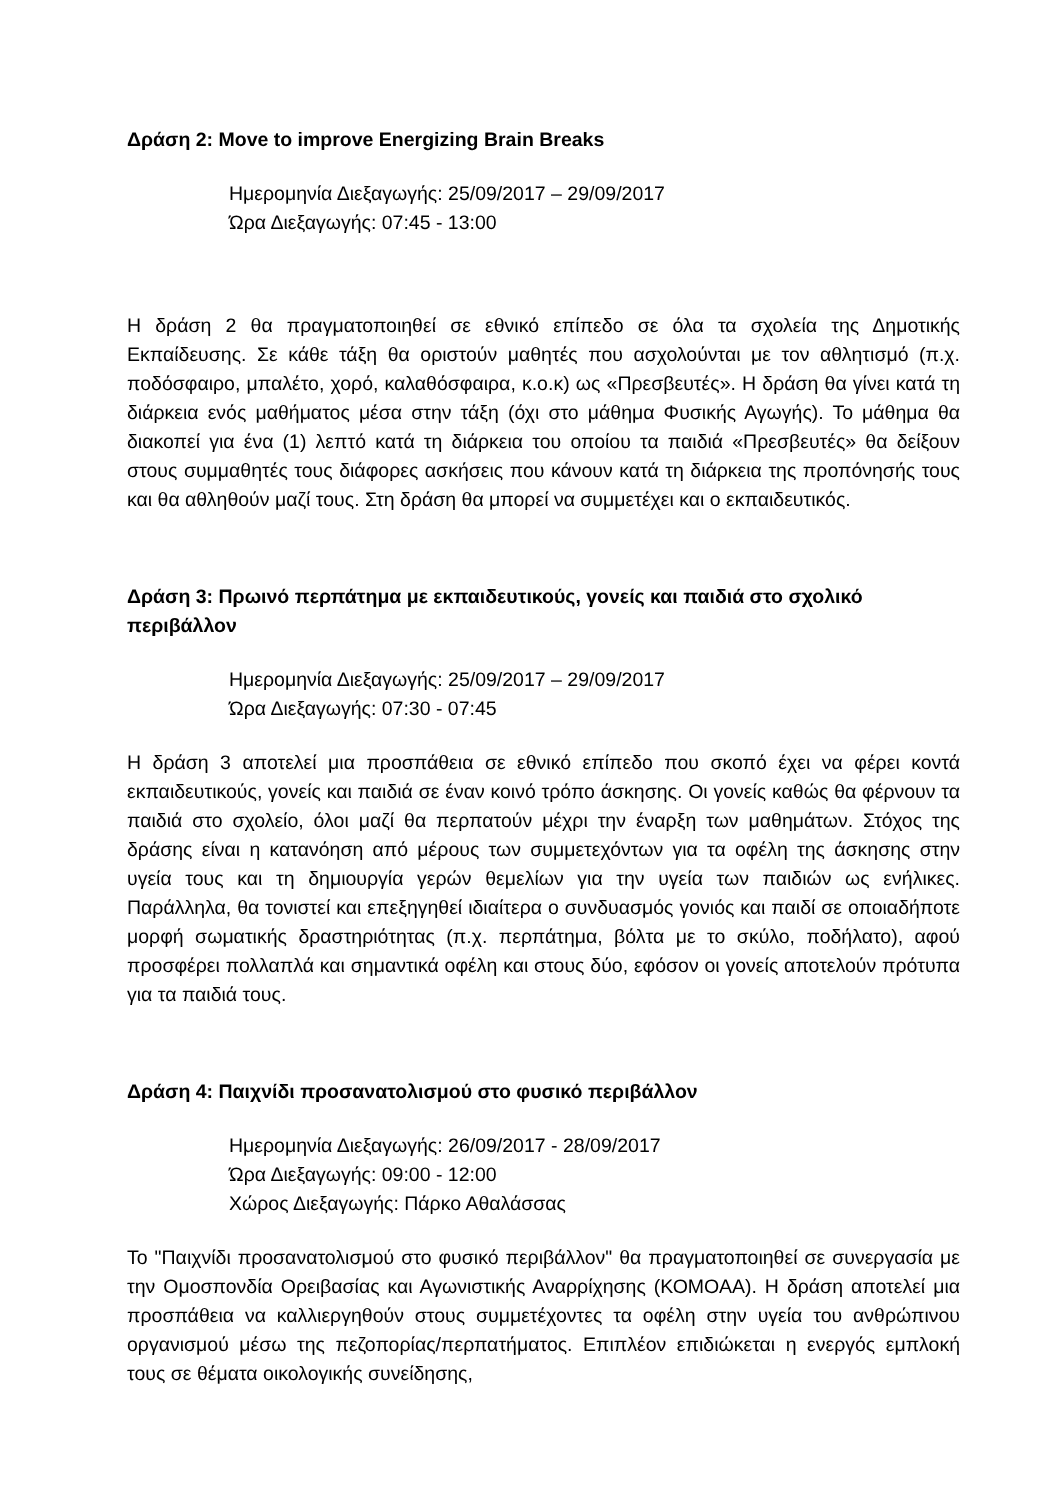Δράση 2: Move to improve Energizing Brain Breaks
Ημερομηνία Διεξαγωγής: 25/09/2017 – 29/09/2017
Ώρα Διεξαγωγής: 07:45 - 13:00
Η δράση 2 θα πραγματοποιηθεί σε εθνικό επίπεδο σε όλα τα σχολεία της Δημοτικής Εκπαίδευσης. Σε κάθε τάξη θα οριστούν μαθητές που ασχολούνται με τον αθλητισμό (π.χ. ποδόσφαιρο, μπαλέτο, χορό, καλαθόσφαιρα, κ.ο.κ) ως «Πρεσβευτές». Η δράση θα γίνει κατά τη διάρκεια ενός μαθήματος μέσα στην τάξη (όχι στο μάθημα Φυσικής Αγωγής). Το μάθημα θα διακοπεί για ένα (1) λεπτό κατά τη διάρκεια του οποίου τα παιδιά «Πρεσβευτές» θα δείξουν στους συμμαθητές τους διάφορες ασκήσεις που κάνουν κατά τη διάρκεια της προπόνησής τους και θα αθληθούν μαζί τους. Στη δράση θα μπορεί να συμμετέχει και ο εκπαιδευτικός.
Δράση 3: Πρωινό περπάτημα με εκπαιδευτικούς, γονείς και παιδιά στο σχολικό περιβάλλον
Ημερομηνία Διεξαγωγής: 25/09/2017 – 29/09/2017
Ώρα Διεξαγωγής: 07:30 - 07:45
Η δράση 3 αποτελεί μια προσπάθεια σε εθνικό επίπεδο που σκοπό έχει να φέρει κοντά εκπαιδευτικούς, γονείς και παιδιά σε έναν κοινό τρόπο άσκησης. Οι γονείς καθώς θα φέρνουν τα παιδιά στο σχολείο, όλοι μαζί θα περπατούν μέχρι την έναρξη των μαθημάτων. Στόχος της δράσης είναι η κατανόηση από μέρους των συμμετεχόντων για τα οφέλη της άσκησης στην υγεία τους και τη δημιουργία γερών θεμελίων για την υγεία των παιδιών ως ενήλικες. Παράλληλα, θα τονιστεί και επεξηγηθεί ιδιαίτερα ο συνδυασμός γονιός και παιδί σε οποιαδήποτε μορφή σωματικής δραστηριότητας (π.χ. περπάτημα, βόλτα με το σκύλο, ποδήλατο), αφού προσφέρει πολλαπλά και σημαντικά οφέλη και στους δύο, εφόσον οι γονείς αποτελούν πρότυπα για τα παιδιά τους.
Δράση 4: Παιχνίδι προσανατολισμού στο φυσικό περιβάλλον
Ημερομηνία Διεξαγωγής: 26/09/2017 - 28/09/2017
Ώρα Διεξαγωγής: 09:00 - 12:00
Χώρος Διεξαγωγής: Πάρκο Αθαλάσσας
Το "Παιχνίδι προσανατολισμού στο φυσικό περιβάλλον" θα πραγματοποιηθεί σε συνεργασία με την Ομοσπονδία Ορειβασίας και Αγωνιστικής Αναρρίχησης (ΚΟΜΟΑΑ). Η δράση αποτελεί μια προσπάθεια να καλλιεργηθούν στους συμμετέχοντες τα οφέλη στην υγεία του ανθρώπινου οργανισμού μέσω της πεζοπορίας/περπατήματος. Επιπλέον επιδιώκεται η ενεργός εμπλοκή τους σε θέματα οικολογικής συνείδησης,